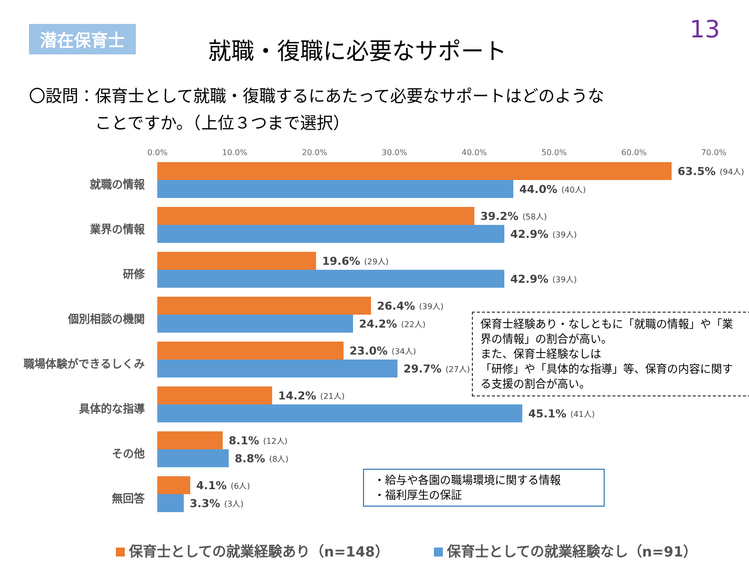潜在保育士
就職・復職に必要なサポート
13
〇設問：保育士として就職・復職するにあたって必要なサポートはどのような
    ことですか。（上位３つまで選択）
0.0% 10.0% 20.0% 30.0% 40.0% 50.0% 60.0% 70.0%
就職の情報
63.5% (94人)
44.0% (40人)
業界の情報
39.2% (58人)
42.9% (39人)
研修
19.6% (29人)
42.9% (39人)
個別相談の機関
26.4% (39人)
24.2% (22人)
職場体験ができるしくみ
23.0% (34人)
29.7% (27人)
具体的な指導
14.2% (21人)
45.1% (41人)
その他
8.1% (12人)
8.8% (8人)
無回答
4.1% (6人)
3.3% (3人)
保育士経験あり・なしともに「就職の情報」や「業界の情報」の割合が高い。
また、保育士経験なしは
「研修」や「具体的な指導」等、保育の内容に関する支援の割合が高い。
・給与や各園の職場環境に関する情報
・福利厚生の保証
保育士としての就業経験あり（n=148） 保育士としての就業経験なし（n=91）